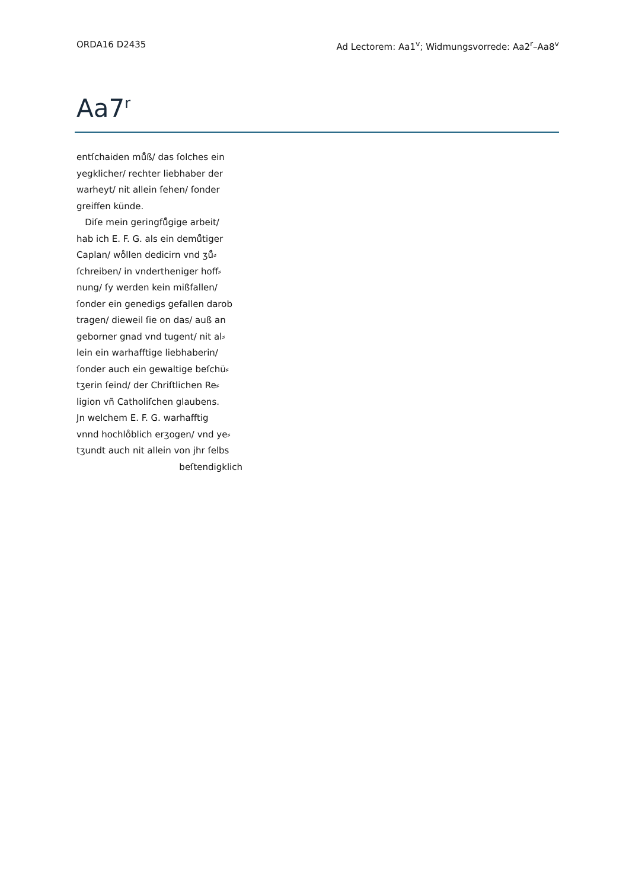ORDA16 D2435 Ad Lectorem: Aa1<sup>v</sup>; Widmungsvorrede: Aa2<sup>r</sup>–Aa8<sup>v</sup>
Aa7<sup>r</sup>
entſchaiden mů̊ß/ das ſolches ein
yegklicher/ rechter liebhaber der
warheyt/ nit allein ſehen/ ſonder
greiffen künde.
Diſe mein geringfů̊gige arbeit/
hab ich E. F. G. als ein demů̊tiger
Caplan/ wo̊llen dedicirn vnd ʒů̊⸗
ſchreiben/ in vndertheniger hoff⸗
nung/ ſy werden kein mißfallen/
ſonder ein genedigs gefallen darob
tragen/ dieweil ſie on das/ auß an
geborner gnad vnd tugent/ nit al⸗
lein ein warhafftige liebhaberin/
ſonder auch ein gewaltige beſchü⸗
tʒerin ſeind/ der Chriſtlichen Re⸗
ligion vñ Catholiſchen glaubens.
Jn welchem E. F. G. warhafftig
vnnd hochlo̊blich erʒogen/ vnd ye⸗
tʒundt auch nit allein von jhr ſelbs
beſtendigklich